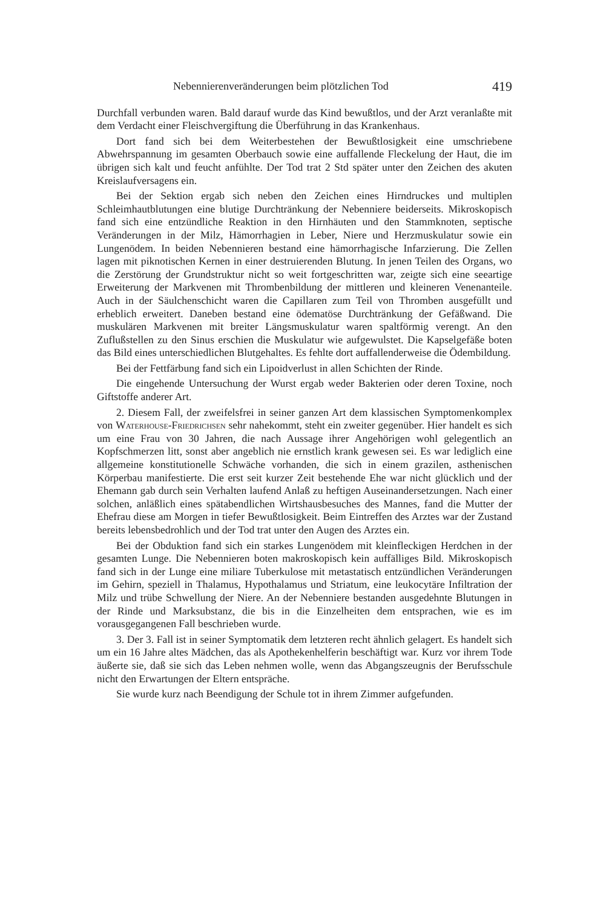Nebennierenveränderungen beim plötzlichen Tod 419
Durchfall verbunden waren. Bald darauf wurde das Kind bewußtlos, und der Arzt veranlaßte mit dem Verdacht einer Fleischvergiftung die Überführung in das Krankenhaus.
Dort fand sich bei dem Weiterbestehen der Bewußtlosigkeit eine umschriebene Abwehrspannung im gesamten Oberbauch sowie eine auffallende Fleckelung der Haut, die im übrigen sich kalt und feucht anfühlte. Der Tod trat 2 Std später unter den Zeichen des akuten Kreislaufversagens ein.
Bei der Sektion ergab sich neben den Zeichen eines Hirndruckes und multiplen Schleimhautblutungen eine blutige Durchtränkung der Nebenniere beiderseits. Mikroskopisch fand sich eine entzündliche Reaktion in den Hirnhäuten und den Stammknoten, septische Veränderungen in der Milz, Hämorrhagien in Leber, Niere und Herzmuskulatur sowie ein Lungenödem. In beiden Nebennieren bestand eine hämorrhagische Infarzierung. Die Zellen lagen mit piknotischen Kernen in einer destruierenden Blutung. In jenen Teilen des Organs, wo die Zerstörung der Grundstruktur nicht so weit fortgeschritten war, zeigte sich eine seeartige Erweiterung der Markvenen mit Thrombenbildung der mittleren und kleineren Venenanteile. Auch in der Säulchenschicht waren die Capillaren zum Teil von Thromben ausgefüllt und erheblich erweitert. Daneben bestand eine ödematöse Durchtränkung der Gefäßwand. Die muskulären Markvenen mit breiter Längsmuskulatur waren spaltförmig verengt. An den Zuflußstellen zu den Sinus erschien die Muskulatur wie aufgewulstet. Die Kapselgefäße boten das Bild eines unterschiedlichen Blutgehaltes. Es fehlte dort auffallenderweise die Ödembildung.
Bei der Fettfärbung fand sich ein Lipoidverlust in allen Schichten der Rinde.
Die eingehende Untersuchung der Wurst ergab weder Bakterien oder deren Toxine, noch Giftstoffe anderer Art.
2. Diesem Fall, der zweifelsfrei in seiner ganzen Art dem klassischen Symptomenkomplex von Waterhouse-Friedrichsen sehr nahekommt, steht ein zweiter gegenüber. Hier handelt es sich um eine Frau von 30 Jahren, die nach Aussage ihrer Angehörigen wohl gelegentlich an Kopfschmerzen litt, sonst aber angeblich nie ernstlich krank gewesen sei. Es war lediglich eine allgemeine konstitutionelle Schwäche vorhanden, die sich in einem grazilen, asthenischen Körperbau manifestierte. Die erst seit kurzer Zeit bestehende Ehe war nicht glücklich und der Ehemann gab durch sein Verhalten laufend Anlaß zu heftigen Auseinandersetzungen. Nach einer solchen, anläßlich eines spätabendlichen Wirtshausbesuches des Mannes, fand die Mutter der Ehefrau diese am Morgen in tiefer Bewußtlosigkeit. Beim Eintreffen des Arztes war der Zustand bereits lebensbedrohlich und der Tod trat unter den Augen des Arztes ein.
Bei der Obduktion fand sich ein starkes Lungenödem mit kleinfleckigen Herdchen in der gesamten Lunge. Die Nebennieren boten makroskopisch kein auffälliges Bild. Mikroskopisch fand sich in der Lunge eine miliare Tuberkulose mit metastatisch entzündlichen Veränderungen im Gehirn, speziell in Thalamus, Hypothalamus und Striatum, eine leukocytäre Infiltration der Milz und trübe Schwellung der Niere. An der Nebenniere bestanden ausgedehnte Blutungen in der Rinde und Marksubstanz, die bis in die Einzelheiten dem entsprachen, wie es im vorausgegangenen Fall beschrieben wurde.
3. Der 3. Fall ist in seiner Symptomatik dem letzteren recht ähnlich gelagert. Es handelt sich um ein 16 Jahre altes Mädchen, das als Apothekenhelferin beschäftigt war. Kurz vor ihrem Tode äußerte sie, daß sie sich das Leben nehmen wolle, wenn das Abgangszeugnis der Berufsschule nicht den Erwartungen der Eltern entspräche.
Sie wurde kurz nach Beendigung der Schule tot in ihrem Zimmer aufgefunden.